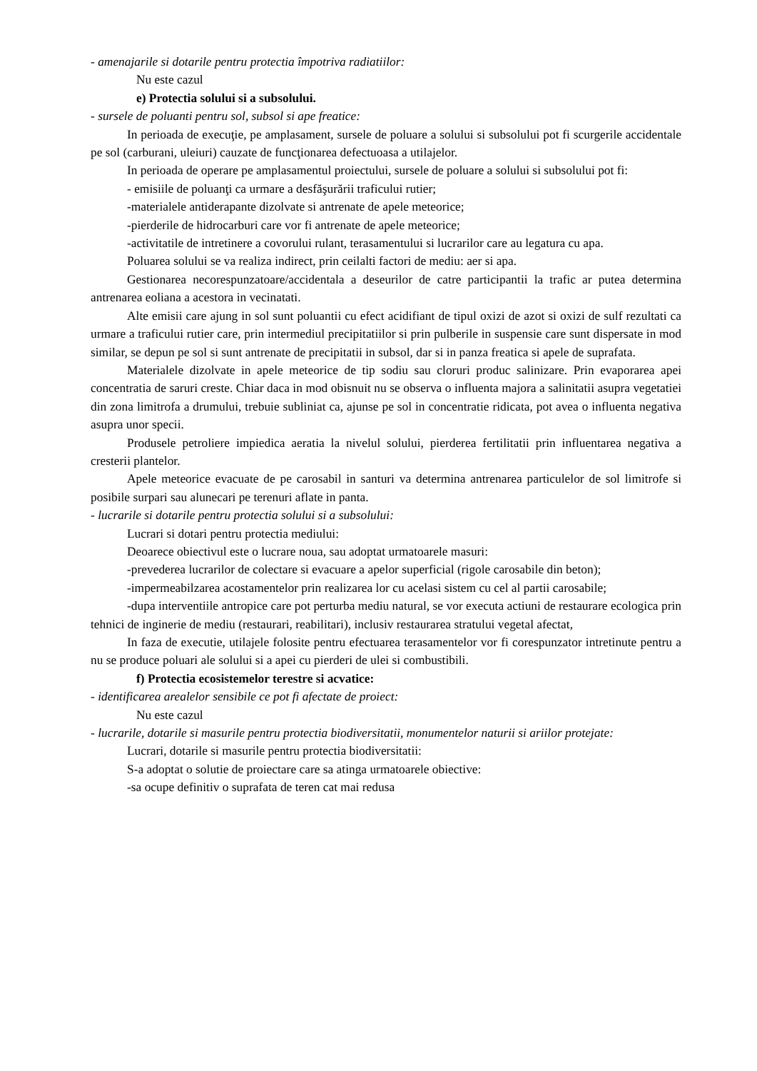- amenajarile si dotarile pentru protectia împotriva radiatiilor:
Nu este cazul
e) Protectia solului si a subsolului.
- sursele de poluanti pentru sol, subsol si ape freatice:
In perioada de execuţie, pe amplasament, sursele de poluare a solului si subsolului pot fi scurgerile accidentale pe sol (carburani, uleiuri) cauzate de funcţionarea defectuoasa a utilajelor.
In perioada de operare pe amplasamentul proiectului, sursele de poluare a solului si subsolului pot fi:
- emisiile de poluanţi ca urmare a desfăşurării traficului rutier;
-materialele antiderapante dizolvate si antrenate de apele meteorice;
-pierderile de hidrocarburi care vor fi antrenate de apele meteorice;
-activitatile de intretinere a covorului rulant, terasamentului si lucrarilor care au legatura cu apa.
Poluarea solului se va realiza indirect, prin ceilalti factori de mediu: aer si apa.
Gestionarea necorespunzatoare/accidentala a deseurilor de catre participantii la trafic ar putea determina antrenarea eoliana a acestora in vecinatati.
Alte emisii care ajung in sol sunt poluantii cu efect acidifiant de tipul oxizi de azot si oxizi de sulf rezultati ca urmare a traficului rutier care, prin intermediul precipitatiilor si prin pulberile in suspensie care sunt dispersate in mod similar, se depun pe sol si sunt antrenate de precipitatii in subsol, dar si in panza freatica si apele de suprafata.
Materialele dizolvate in apele meteorice de tip sodiu sau cloruri produc salinizare. Prin evaporarea apei concentratia de saruri creste. Chiar daca in mod obisnuit nu se observa o influenta majora a salinitatii asupra vegetatiei din zona limitrofa a drumului, trebuie subliniat ca, ajunse pe sol in concentratie ridicata, pot avea o influenta negativa asupra unor specii.
Produsele petroliere impiedica aeratia la nivelul solului, pierderea fertilitatii prin influentarea negativa a cresterii plantelor.
Apele meteorice evacuate de pe carosabil in santuri va determina antrenarea particulelor de sol limitrofe si posibile surpari sau alunecari pe terenuri aflate in panta.
- lucrarile si dotarile pentru protectia solului si a subsolului:
Lucrari si dotari pentru protectia mediului:
Deoarece obiectivul este o lucrare noua, sau adoptat urmatoarele masuri:
-prevederea lucrarilor de colectare si evacuare a apelor superficial (rigole carosabile din beton);
-impermeabilzarea acostamentelor prin realizarea lor cu acelasi sistem cu cel al partii carosabile;
-dupa interventiile antropice care pot perturba mediu natural, se vor executa actiuni de restaurare ecologica prin tehnici de inginerie de mediu (restaurari, reabilitari), inclusiv restaurarea stratului vegetal afectat,
In faza de executie, utilajele folosite pentru efectuarea terasamentelor vor fi corespunzator intretinute pentru a nu se produce poluari ale solului si a apei cu pierderi de ulei si combustibili.
f) Protectia ecosistemelor terestre si acvatice:
- identificarea arealelor sensibile ce pot fi afectate de proiect:
Nu este cazul
- lucrarile, dotarile si masurile pentru protectia biodiversitatii, monumentelor naturii si ariilor protejate:
Lucrari, dotarile si masurile pentru protectia biodiversitatii:
S-a adoptat o solutie de proiectare care sa atinga urmatoarele obiective:
-sa ocupe definitiv o suprafata de teren cat mai redusa